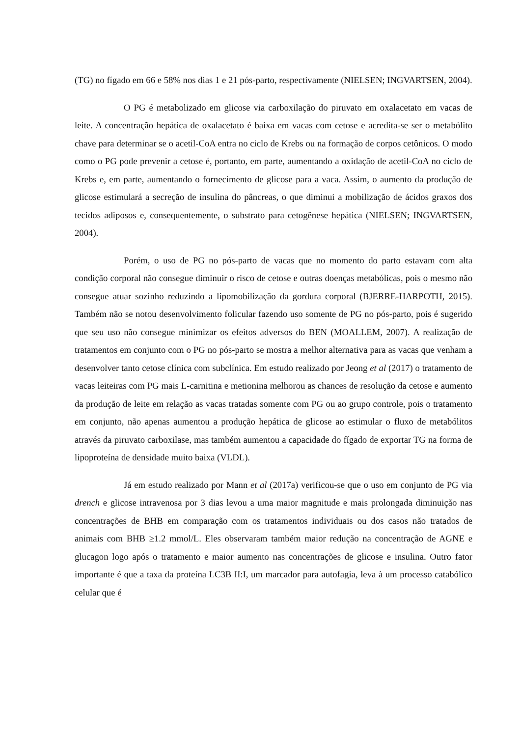(TG) no fígado em 66 e 58% nos dias 1 e 21 pós-parto, respectivamente (NIELSEN; INGVARTSEN, 2004).
O PG é metabolizado em glicose via carboxilação do piruvato em oxalacetato em vacas de leite. A concentração hepática de oxalacetato é baixa em vacas com cetose e acredita-se ser o metabólito chave para determinar se o acetil-CoA entra no ciclo de Krebs ou na formação de corpos cetônicos. O modo como o PG pode prevenir a cetose é, portanto, em parte, aumentando a oxidação de acetil-CoA no ciclo de Krebs e, em parte, aumentando o fornecimento de glicose para a vaca. Assim, o aumento da produção de glicose estimulará a secreção de insulina do pâncreas, o que diminui a mobilização de ácidos graxos dos tecidos adiposos e, consequentemente, o substrato para cetogênese hepática (NIELSEN; INGVARTSEN, 2004).
Porém, o uso de PG no pós-parto de vacas que no momento do parto estavam com alta condição corporal não consegue diminuir o risco de cetose e outras doenças metabólicas, pois o mesmo não consegue atuar sozinho reduzindo a lipomobilização da gordura corporal (BJERRE-HARPOTH, 2015). Também não se notou desenvolvimento folicular fazendo uso somente de PG no pós-parto, pois é sugerido que seu uso não consegue minimizar os efeitos adversos do BEN (MOALLEM, 2007). A realização de tratamentos em conjunto com o PG no pós-parto se mostra a melhor alternativa para as vacas que venham a desenvolver tanto cetose clínica com subclínica. Em estudo realizado por Jeong et al (2017) o tratamento de vacas leiteiras com PG mais L-carnitina e metionina melhorou as chances de resolução da cetose e aumento da produção de leite em relação as vacas tratadas somente com PG ou ao grupo controle, pois o tratamento em conjunto, não apenas aumentou a produção hepática de glicose ao estimular o fluxo de metabólitos através da piruvato carboxilase, mas também aumentou a capacidade do fígado de exportar TG na forma de lipoproteína de densidade muito baixa (VLDL).
Já em estudo realizado por Mann et al (2017a) verificou-se que o uso em conjunto de PG via drench e glicose intravenosa por 3 dias levou a uma maior magnitude e mais prolongada diminuição nas concentrações de BHB em comparação com os tratamentos individuais ou dos casos não tratados de animais com BHB ≥1.2 mmol/L. Eles observaram também maior redução na concentração de AGNE e glucagon logo após o tratamento e maior aumento nas concentrações de glicose e insulina. Outro fator importante é que a taxa da proteína LC3B II:I, um marcador para autofagia, leva à um processo catabólico celular que é